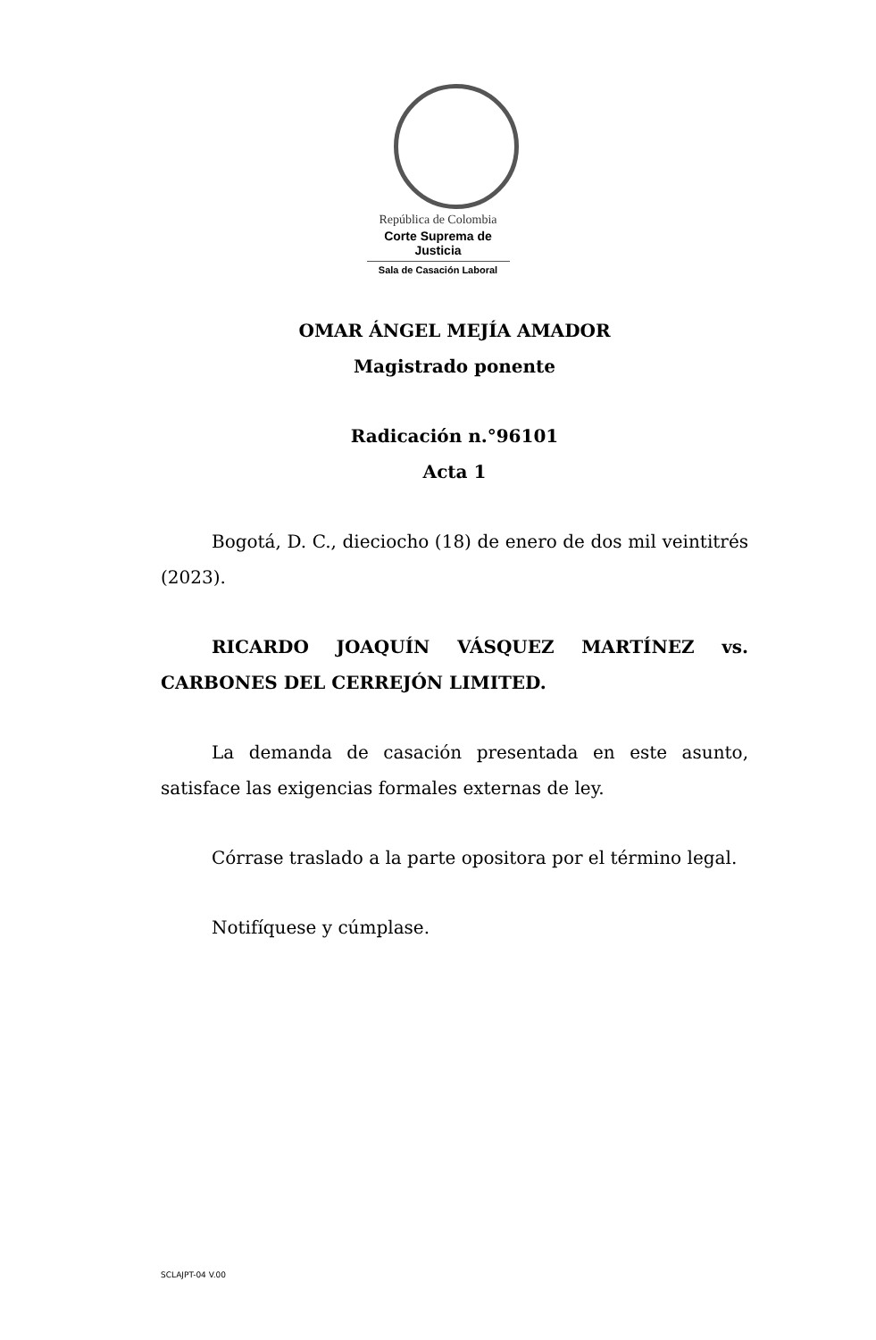República de Colombia
Corte Suprema de Justicia
Sala de Casación Laboral
OMAR ÁNGEL MEJÍA AMADOR
Magistrado ponente
Radicación n.°96101
Acta 1
Bogotá, D. C., dieciocho (18) de enero de dos mil veintitrés (2023).
RICARDO JOAQUÍN VÁSQUEZ MARTÍNEZ vs. CARBONES DEL CERREJÓN LIMITED.
La demanda de casación presentada en este asunto, satisface las exigencias formales externas de ley.
Córrase traslado a la parte opositora por el término legal.
Notifíquese y cúmplase.
SCLAJPT-04 V.00